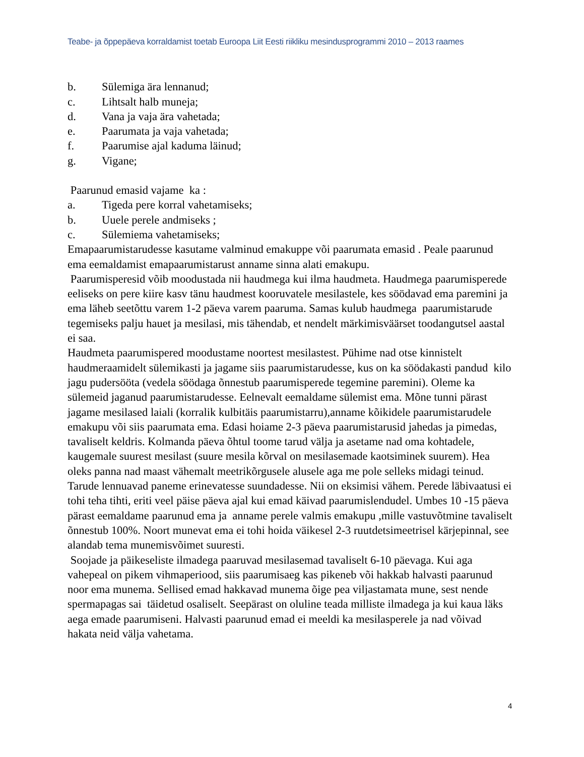Teabe- ja õppepäeva korraldamist toetab Euroopa Liit Eesti riikliku mesindusprogrammi 2010 – 2013 raames
b. Sülemiga ära lennanud;
c. Lihtsalt halb muneja;
d. Vana ja vaja ära vahetada;
e. Paarumata ja vaja vahetada;
f. Paarumise ajal kaduma läinud;
g. Vigane;
Paarunud emasid vajame ka :
a. Tigeda pere korral vahetamiseks;
b. Uuele perele andmiseks ;
c. Sülemiema vahetamiseks;
Emapaarumistarudesse kasutame valminud emakuppe või paarumata emasid . Peale paarunud ema eemaldamist emapaarumistarust anname sinna alati emakupu.
Paarumisperesid võib moodustada nii haudmega kui ilma haudmeta. Haudmega paarumisperede eeliseks on pere kiire kasv tänu haudmest kooruvatele mesilastele, kes söödavad ema paremini ja ema läheb seetõttu varem 1-2 päeva varem paaruma. Samas kulub haudmega paarumistarude tegemiseks palju hauet ja mesilasi, mis tähendab, et nendelt märkimisväärset toodangutsel aastal ei saa.
Haudmeta paarumispered moodustame noortest mesilastest. Pühime nad otse kinnistelt haudmeraamidelt sülemikasti ja jagame siis paarumistarudesse, kus on ka söödakasti pandud kilo jagu pudersööta (vedela söödaga õnnestub paarumisperede tegemine paremini). Oleme ka sülemeid jaganud paarumistarudesse. Eelnevalt eemaldame sülemist ema. Mõne tunni pärast jagame mesilased laiali (korralik kulbitäis paarumistarru),anname kõikidele paarumistarudele emakupu või siis paarumata ema. Edasi hoiame 2-3 päeva paarumistarusid jahedas ja pimedas, tavaliselt keldris. Kolmanda päeva õhtul toome tarud välja ja asetame nad oma kohtadele, kaugemale suurest mesilast (suure mesila kõrval on mesilasemade kaotsiminek suurem). Hea oleks panna nad maast vähemalt meetrikõrgusele alusele aga me pole selleks midagi teinud. Tarude lennuavad paneme erinevatesse suundadesse. Nii on eksimisi vähem. Perede läbivaatusi ei tohi teha tihti, eriti veel päise päeva ajal kui emad käivad paarumislendudel. Umbes 10 -15 päeva pärast eemaldame paarunud ema ja anname perele valmis emakupu ,mille vastuvõtmine tavaliselt õnnestub 100%. Noort munevat ema ei tohi hoida väikesel 2-3 ruutdetsimeetrisel kärjepinnal, see alandab tema munemisvõimet suuresti.
Soojade ja päikeseliste ilmadega paaruvad mesilasemad tavaliselt 6-10 päevaga. Kui aga vahepeal on pikem vihmaperiood, siis paarumisaeg kas pikeneb või hakkab halvasti paarunud noor ema munema. Sellised emad hakkavad munema õige pea viljastamata mune, sest nende spermapagas sai täidetud osaliselt. Seepärast on oluline teada milliste ilmadega ja kui kaua läks aega emade paarumiseni. Halvasti paarunud emad ei meeldi ka mesilasperele ja nad võivad hakata neid välja vahetama.
4